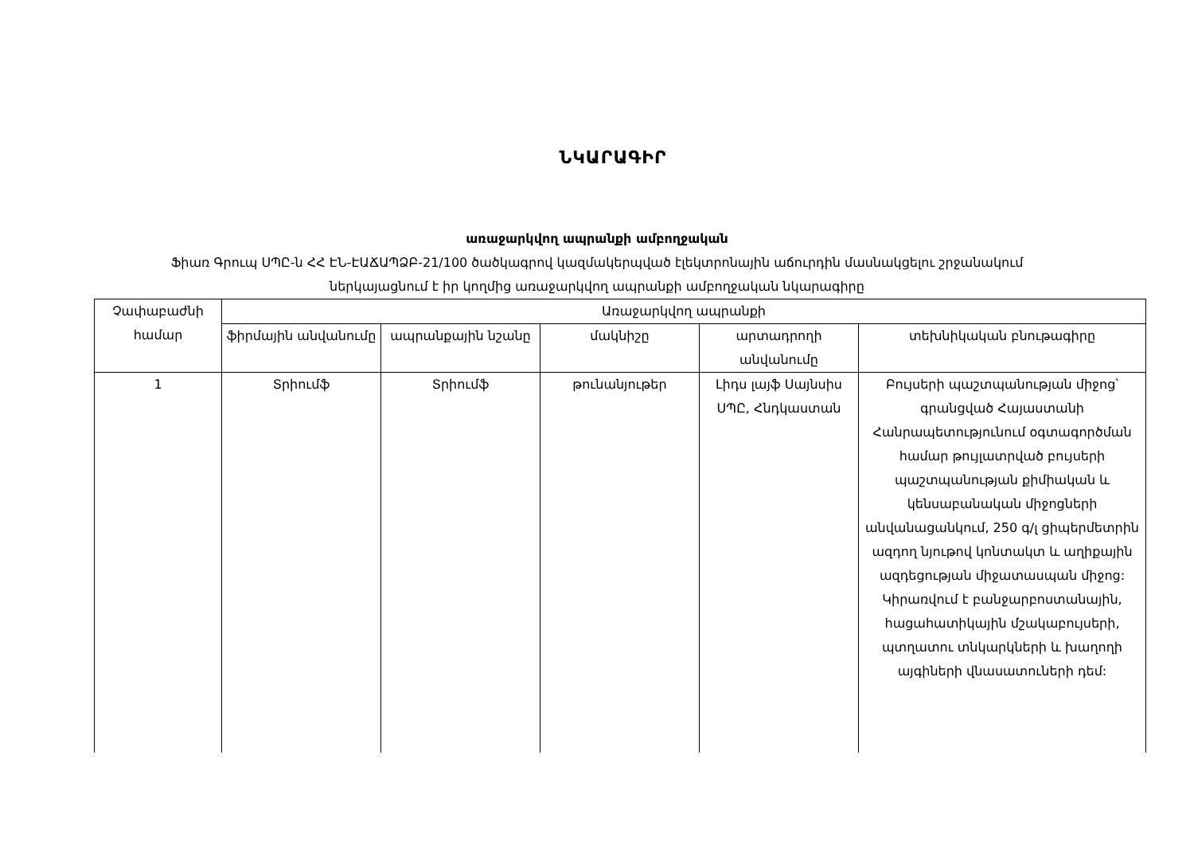ՆԿԱՐԱԳԻՐ
առաջարկվող ապրանքի ամբողջական
Ֆիառ Գրուպ ՍՊԸ-ն ՀՀ ԷՆ-ԷԱՃԱՊՁԲ-21/100 ծածկագրով կազմակերպված էլեկտրոնային աճուրդին մասնակցելու շրջանակում
ներկայացնում է իր կողմից առաջարկվող ապրանքի ամբողջական նկարագիրը
| Չափաբաժնի համար | Առաջարկվող ապրանքի | | | | |
| --- | --- | --- | --- | --- | --- |
| | ֆիրմային անվանումը | ապրանքային նշանը | մակնիշը | արտադրողի անվանումը | տեխնիկական բնութագիրը |
| 1 | Տրիումֆ | Տրիումֆ | թունանյութեր | Լիդս լայֆ Սայնսիս ՍՊԸ, Հնդկաստան | Բույսերի պաշտպանության միջոց՝ գրանցված Հայաստանի Հանրապետությունում օգտագործման համար թույլատրված բույսերի պաշտպանության քիմիական և կենսաբանական միջոցների անվանացանկում, 250 գ/լ ցիպերմետրին ազդող նյութով կոնտակտ և աղիքային ազդեցության միջատասպան միջոց: Կիրառվում է բանջարբոստանային, հացահատիկային մշակաբույսերի, պտղատու տնկարկների և խաղողի այգիների վնասատուների դեմ: |